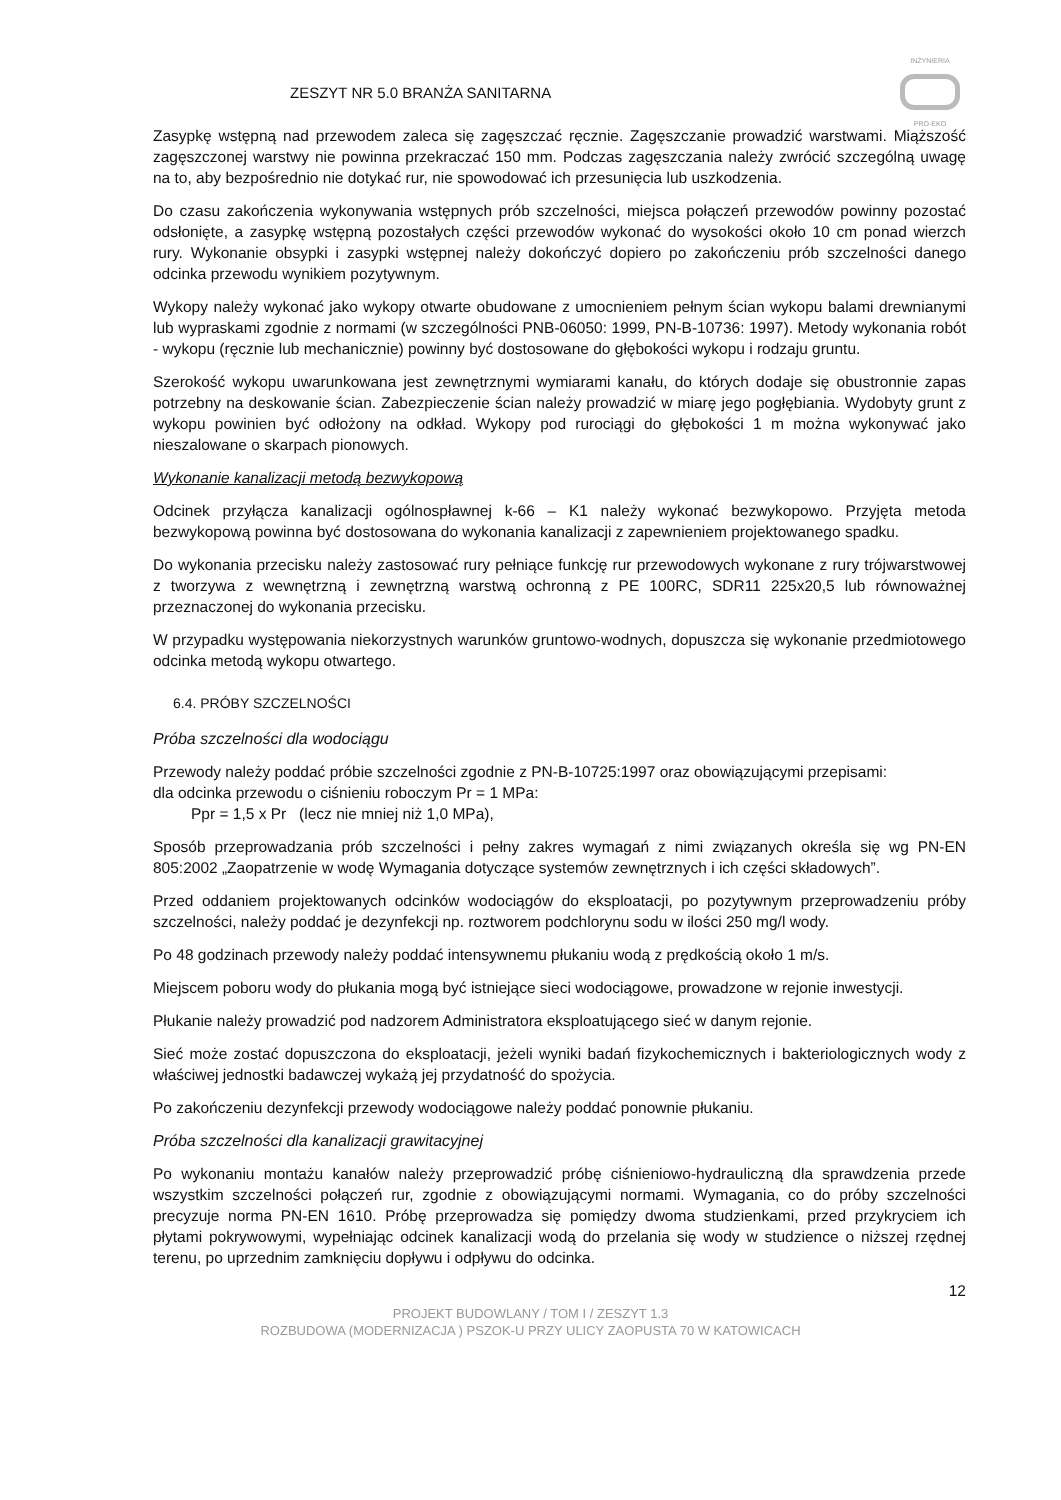ZESZYT NR 5.0 BRANŻA SANITARNA
INŻYNIERIA
PRO-EKO
Zasypkę wstępną nad przewodem zaleca się zagęszczać ręcznie. Zagęszczanie prowadzić warstwami. Miąższość zagęszczonej warstwy nie powinna przekraczać 150 mm. Podczas zagęszczania należy zwrócić szczególną uwagę na to, aby bezpośrednio nie dotykać rur, nie spowodować ich przesunięcia lub uszkodzenia.
Do czasu zakończenia wykonywania wstępnych prób szczelności, miejsca połączeń przewodów powinny pozostać odsłonięte, a zasypkę wstępną pozostałych części przewodów wykonać do wysokości około 10 cm ponad wierzch rury. Wykonanie obsypki i zasypki wstępnej należy dokończyć dopiero po zakończeniu prób szczelności danego odcinka przewodu wynikiem pozytywnym.
Wykopy należy wykonać jako wykopy otwarte obudowane z umocnieniem pełnym ścian wykopu balami drewnianymi lub wypraskami zgodnie z normami (w szczególności PNB-06050: 1999, PN-B-10736: 1997). Metody wykonania robót - wykopu (ręcznie lub mechanicznie) powinny być dostosowane do głębokości wykopu i rodzaju gruntu.
Szerokość wykopu uwarunkowana jest zewnętrznymi wymiarami kanału, do których dodaje się obustronnie zapas potrzebny na deskowanie ścian. Zabezpieczenie ścian należy prowadzić w miarę jego pogłębiania. Wydobyty grunt z wykopu powinien być odłożony na odkład. Wykopy pod rurociągi do głębokości 1 m można wykonywać jako nieszalowane o skarpach pionowych.
Wykonanie kanalizacji metodą bezwykopową
Odcinek przyłącza kanalizacji ogólnospławnej k-66 – K1 należy wykonać bezwykopowo. Przyjęta metoda bezwykopową powinna być dostosowana do wykonania kanalizacji z zapewnieniem projektowanego spadku.
Do wykonania przecisku należy zastosować rury pełniące funkcję rur przewodowych wykonane z rury trójwarstwowej z tworzywa z wewnętrzną i zewnętrzną warstwą ochronną z PE 100RC, SDR11 225x20,5 lub równoważnej przeznaczonej do wykonania przecisku.
W przypadku występowania niekorzystnych warunków gruntowo-wodnych, dopuszcza się wykonanie przedmiotowego odcinka metodą wykopu otwartego.
6.4. PRÓBY SZCZELNOŚCI
Próba szczelności dla wodociągu
Przewody należy poddać próbie szczelności zgodnie z PN-B-10725:1997 oraz obowiązującymi przepisami:
dla odcinka przewodu o ciśnieniu roboczym Pr = 1 MPa:
Ppr = 1,5 x Pr (lecz nie mniej niż 1,0 MPa),
Sposób przeprowadzania prób szczelności i pełny zakres wymagań z nimi związanych określa się wg PN-EN 805:2002 „Zaopatrzenie w wodę Wymagania dotyczące systemów zewnętrznych i ich części składowych”.
Przed oddaniem projektowanych odcinków wodociągów do eksploatacji, po pozytywnym przeprowadzeniu próby szczelności, należy poddać je dezynfekcji np. roztworem podchlorynu sodu w ilości 250 mg/l wody.
Po 48 godzinach przewody należy poddać intensywnemu płukaniu wodą z prędkością około 1 m/s.
Miejscem poboru wody do płukania mogą być istniejące sieci wodociągowe, prowadzone w rejonie inwestycji.
Płukanie należy prowadzić pod nadzorem Administratora eksploatującego sieć w danym rejonie.
Sieć może zostać dopuszczona do eksploatacji, jeżeli wyniki badań fizykochemicznych i bakteriologicznych wody z właściwej jednostki badawczej wykażą jej przydatność do spożycia.
Po zakończeniu dezynfekcji przewody wodociągowe należy poddać ponownie płukaniu.
Próba szczelności dla kanalizacji grawitacyjnej
Po wykonaniu montażu kanałów należy przeprowadzić próbę ciśnieniowo-hydrauliczną dla sprawdzenia przede wszystkim szczelności połączeń rur, zgodnie z obowiązującymi normami. Wymagania, co do próby szczelności precyzuje norma PN-EN 1610. Próbę przeprowadza się pomiędzy dwoma studzienkami, przed przykryciem ich płytami pokrywowymi, wypełniając odcinek kanalizacji wodą do przelania się wody w studzience o niższej rzędnej terenu, po uprzednim zamknięciu dopływu i odpływu do odcinka.
12
PROJEKT BUDOWLANY / TOM I / ZESZYT 1.3
ROZBUDOWA (MODERNIZACJA ) PSZOK-U PRZY ULICY ZAOPUSTA 70 W KATOWICACH